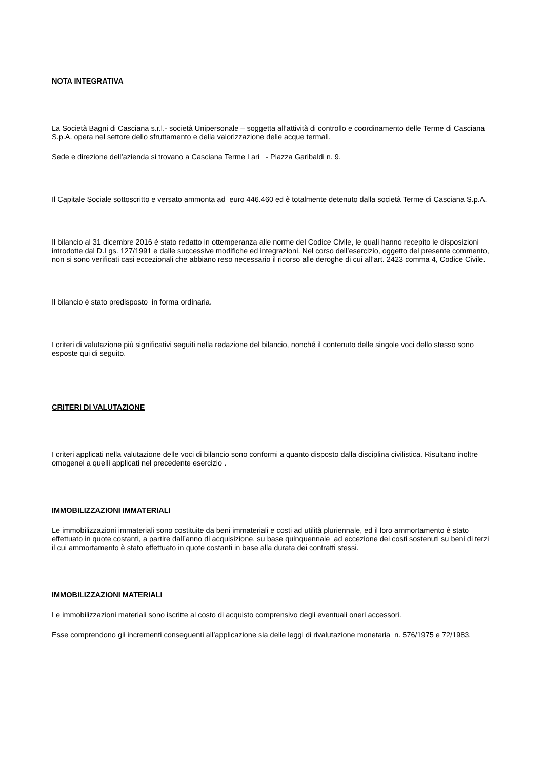NOTA INTEGRATIVA
La Società Bagni di Casciana s.r.l.- società Unipersonale – soggetta all’attività di controllo e coordinamento delle Terme di Casciana S.p.A. opera nel settore dello sfruttamento e della valorizzazione delle acque termali.
Sede e direzione dell’azienda si trovano a Casciana Terme Lari - Piazza Garibaldi n. 9.
Il Capitale Sociale sottoscritto e versato ammonta ad euro 446.460 ed è totalmente detenuto dalla società Terme di Casciana S.p.A.
Il bilancio al 31 dicembre 2016 è stato redatto in ottemperanza alle norme del Codice Civile, le quali hanno recepito le disposizioni introdotte dal D.Lgs. 127/1991 e dalle successive modifiche ed integrazioni. Nel corso dell’esercizio, oggetto del presente commento, non si sono verificati casi eccezionali che abbiano reso necessario il ricorso alle deroghe di cui all’art. 2423 comma 4, Codice Civile.
Il bilancio è stato predisposto in forma ordinaria.
I criteri di valutazione più significativi seguiti nella redazione del bilancio, nonché il contenuto delle singole voci dello stesso sono esposte qui di seguito.
CRITERI DI VALUTAZIONE
I criteri applicati nella valutazione delle voci di bilancio sono conformi a quanto disposto dalla disciplina civilistica. Risultano inoltre omogenei a quelli applicati nel precedente esercizio .
IMMOBILIZZAZIONI IMMATERIALI
Le immobilizzazioni immateriali sono costituite da beni immateriali e costi ad utilità pluriennale, ed il loro ammortamento è stato effettuato in quote costanti, a partire dall’anno di acquisizione, su base quinquennale ad eccezione dei costi sostenuti su beni di terzi il cui ammortamento è stato effettuato in quote costanti in base alla durata dei contratti stessi.
IMMOBILIZZAZIONI MATERIALI
Le immobilizzazioni materiali sono iscritte al costo di acquisto comprensivo degli eventuali oneri accessori.
Esse comprendono gli incrementi conseguenti all’applicazione sia delle leggi di rivalutazione monetaria n. 576/1975 e 72/1983.